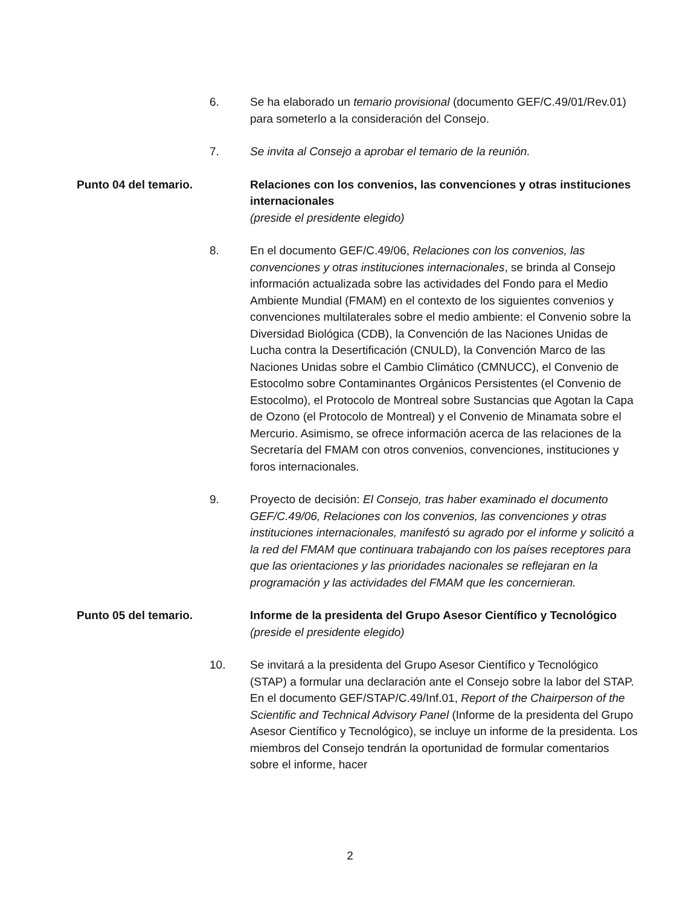6. Se ha elaborado un temario provisional (documento GEF/C.49/01/Rev.01) para someterlo a la consideración del Consejo.
7. Se invita al Consejo a aprobar el temario de la reunión.
Punto 04 del temario. Relaciones con los convenios, las convenciones y otras instituciones internacionales
(preside el presidente elegido)
8. En el documento GEF/C.49/06, Relaciones con los convenios, las convenciones y otras instituciones internacionales, se brinda al Consejo información actualizada sobre las actividades del Fondo para el Medio Ambiente Mundial (FMAM) en el contexto de los siguientes convenios y convenciones multilaterales sobre el medio ambiente: el Convenio sobre la Diversidad Biológica (CDB), la Convención de las Naciones Unidas de Lucha contra la Desertificación (CNULD), la Convención Marco de las Naciones Unidas sobre el Cambio Climático (CMNUCC), el Convenio de Estocolmo sobre Contaminantes Orgánicos Persistentes (el Convenio de Estocolmo), el Protocolo de Montreal sobre Sustancias que Agotan la Capa de Ozono (el Protocolo de Montreal) y el Convenio de Minamata sobre el Mercurio. Asimismo, se ofrece información acerca de las relaciones de la Secretaría del FMAM con otros convenios, convenciones, instituciones y foros internacionales.
9. Proyecto de decisión: El Consejo, tras haber examinado el documento GEF/C.49/06, Relaciones con los convenios, las convenciones y otras instituciones internacionales, manifestó su agrado por el informe y solicitó a la red del FMAM que continuara trabajando con los países receptores para que las orientaciones y las prioridades nacionales se reflejaran en la programación y las actividades del FMAM que les concernieran.
Punto 05 del temario. Informe de la presidenta del Grupo Asesor Científico y Tecnológico
(preside el presidente elegido)
10. Se invitará a la presidenta del Grupo Asesor Científico y Tecnológico (STAP) a formular una declaración ante el Consejo sobre la labor del STAP. En el documento GEF/STAP/C.49/Inf.01, Report of the Chairperson of the Scientific and Technical Advisory Panel (Informe de la presidenta del Grupo Asesor Científico y Tecnológico), se incluye un informe de la presidenta. Los miembros del Consejo tendrán la oportunidad de formular comentarios sobre el informe, hacer
2